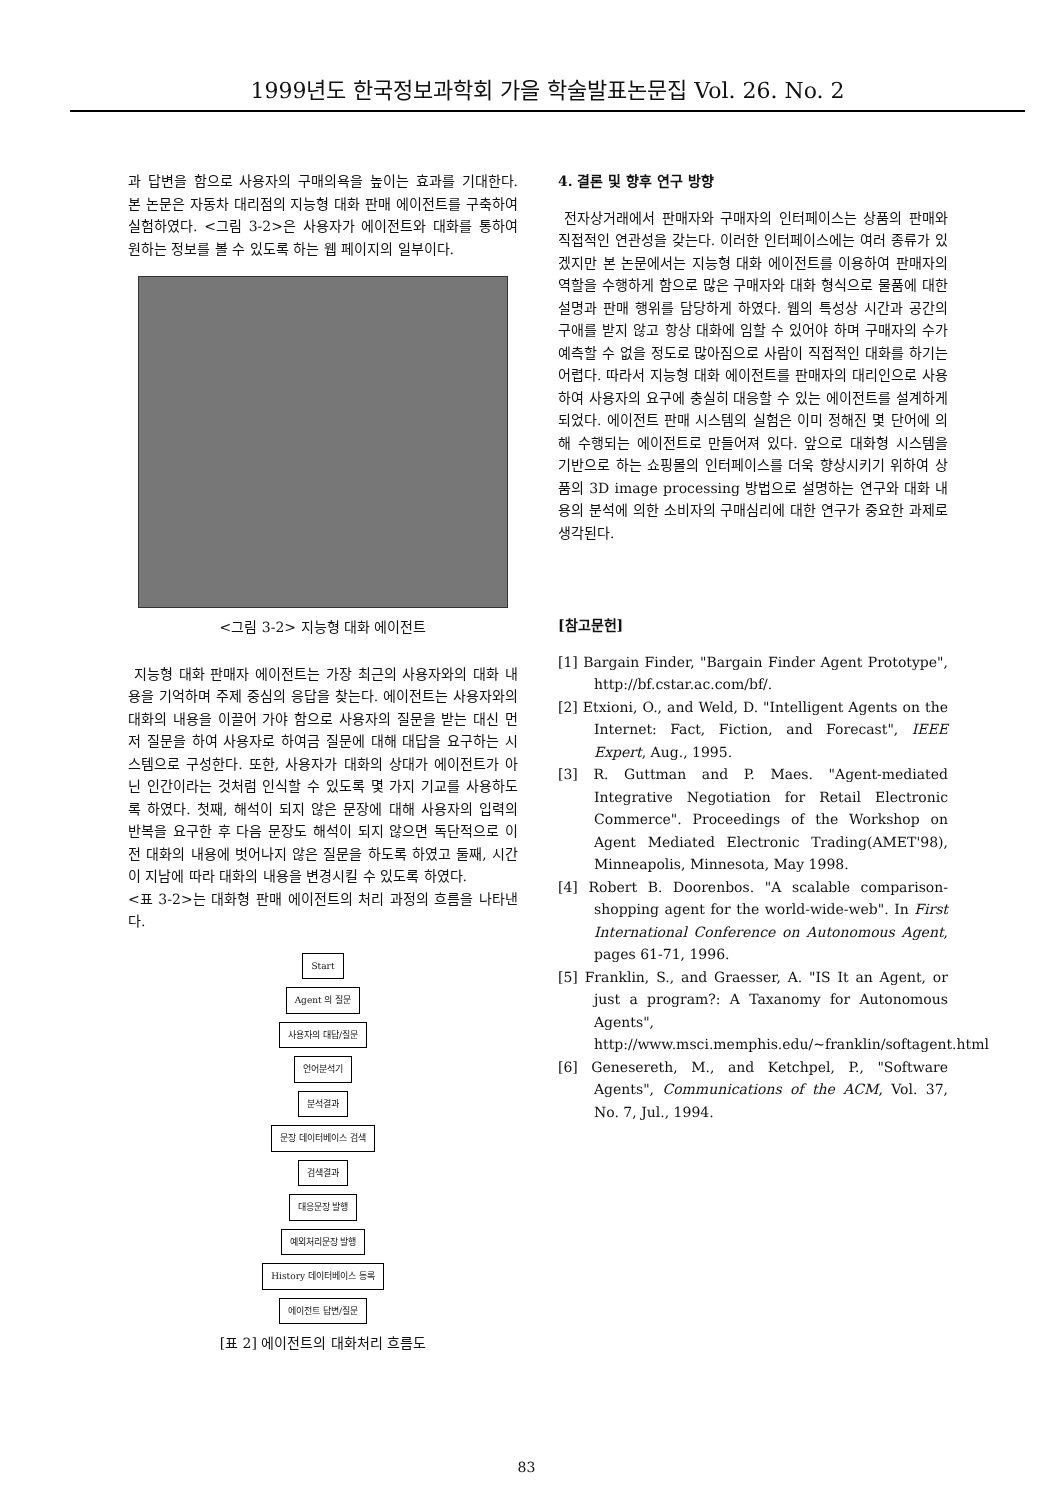1999년도 한국정보과학회 가을 학술발표논문집 Vol. 26. No. 2
과 답변을 함으로 사용자의 구매의욕을 높이는 효과를 기대한다. 본 논문은 자동차 대리점의 지능형 대화 판매 에이전트를 구축하여 실험하였다. <그림 3-2>은 사용자가 에이전트와 대화를 통하여 원하는 정보를 볼 수 있도록 하는 웹 페이지의 일부이다.
<그림 3-2> 지능형 대화 에이전트
지능형 대화 판매자 에이전트는 가장 최근의 사용자와의 대화 내용을 기억하며 주제 중심의 응답을 찾는다. 에이전트는 사용자와의 대화의 내용을 이끌어 가야 함으로 사용자의 질문을 받는 대신 먼저 질문을 하여 사용자로 하여금 질문에 대해 대답을 요구하는 시스템으로 구성한다. 또한, 사용자가 대화의 상대가 에이전트가 아닌 인간이라는 것처럼 인식할 수 있도록 몇 가지 기교를 사용하도록 하였다. 첫째, 해석이 되지 않은 문장에 대해 사용자의 입력의 반복을 요구한 후 다음 문장도 해석이 되지 않으면 독단적으로 이전 대화의 내용에 벗어나지 않은 질문을 하도록 하였고 둘째, 시간이 지남에 따라 대화의 내용을 변경시킬 수 있도록 하였다.
<표 3-2>는 대화형 판매 에이전트의 처리 과정의 흐름을 나타낸다.
Start
Agent 의 질문
사용자의 대답/질문
언어분석기
분석결과
문장 데이터베이스 검색
검색결과
대응문장 발행
예외처리문장 발행
History 데이터베이스 등록
에이전트 답변/질문
[표 2] 에이전트의 대화처리 흐름도
4. 결론 및 향후 연구 방향
전자상거래에서 판매자와 구매자의 인터페이스는 상품의 판매와 직접적인 연관성을 갖는다. 이러한 인터페이스에는 여러 종류가 있겠지만 본 논문에서는 지능형 대화 에이전트를 이용하여 판매자의 역할을 수행하게 함으로 많은 구매자와 대화 형식으로 물품에 대한 설명과 판매 행위를 담당하게 하였다. 웹의 특성상 시간과 공간의 구애를 받지 않고 항상 대화에 임할 수 있어야 하며 구매자의 수가 예측할 수 없을 정도로 많아짐으로 사람이 직접적인 대화를 하기는 어렵다. 따라서 지능형 대화 에이전트를 판매자의 대리인으로 사용하여 사용자의 요구에 충실히 대응할 수 있는 에이전트를 설계하게 되었다. 에이전트 판매 시스템의 실험은 이미 정해진 몇 단어에 의해 수행되는 에이전트로 만들어져 있다. 앞으로 대화형 시스템을 기반으로 하는 쇼핑몰의 인터페이스를 더욱 향상시키기 위하여 상품의 3D image processing 방법으로 설명하는 연구와 대화 내용의 분석에 의한 소비자의 구매심리에 대한 연구가 중요한 과제로 생각된다.
[참고문헌]
[1] Bargain Finder, "Bargain Finder Agent Prototype", http://bf.cstar.ac.com/bf/.
[2] Etxioni, O., and Weld, D. "Intelligent Agents on the Internet: Fact, Fiction, and Forecast", IEEE Expert, Aug., 1995.
[3] R. Guttman and P. Maes. "Agent-mediated Integrative Negotiation for Retail Electronic Commerce". Proceedings of the Workshop on Agent Mediated Electronic Trading(AMET'98), Minneapolis, Minnesota, May 1998.
[4] Robert B. Doorenbos. "A scalable comparison-shopping agent for the world-wide-web". In First International Conference on Autonomous Agent, pages 61-71, 1996.
[5] Franklin, S., and Graesser, A. "IS It an Agent, or just a program?: A Taxanomy for Autonomous Agents", http://www.msci.memphis.edu/~franklin/softagent.html
[6] Genesereth, M., and Ketchpel, P., "Software Agents", Communications of the ACM, Vol. 37, No. 7, Jul., 1994.
83